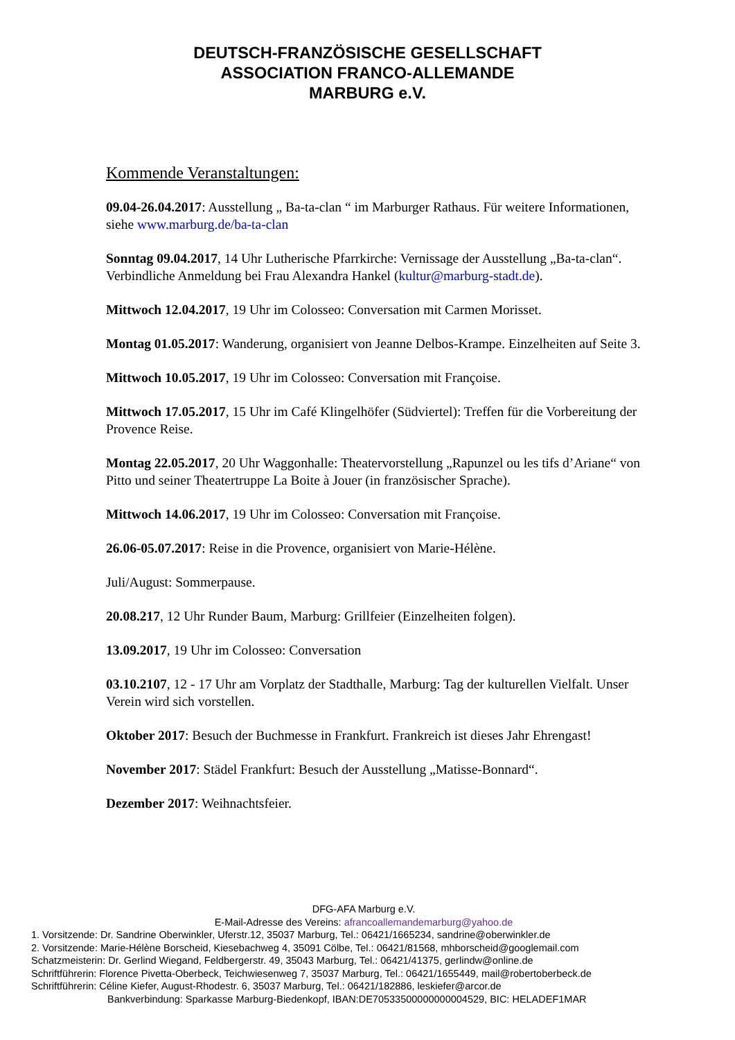DEUTSCH-FRANZÖSISCHE GESELLSCHAFT
ASSOCIATION FRANCO-ALLEMANDE
MARBURG e.V.
Kommende Veranstaltungen:
09.04-26.04.2017: Ausstellung „ Ba-ta-clan “ im Marburger Rathaus. Für weitere Informationen, siehe www.marburg.de/ba-ta-clan
Sonntag 09.04.2017, 14 Uhr Lutherische Pfarrkirche: Vernissage der Ausstellung „Ba-ta-clan“. Verbindliche Anmeldung bei Frau Alexandra Hankel (kultur@marburg-stadt.de).
Mittwoch 12.04.2017, 19 Uhr im Colosseo: Conversation mit Carmen Morisset.
Montag 01.05.2017: Wanderung, organisiert von Jeanne Delbos-Krampe. Einzelheiten auf Seite 3.
Mittwoch 10.05.2017, 19 Uhr im Colosseo: Conversation mit Françoise.
Mittwoch 17.05.2017, 15 Uhr im Café Klingelhöfer (Südviertel): Treffen für die Vorbereitung der Provence Reise.
Montag 22.05.2017, 20 Uhr Waggonhalle: Theatervorstellung „Rapunzel ou les tifs d’Ariane“ von Pitto und seiner Theatertruppe La Boite à Jouer (in französischer Sprache).
Mittwoch 14.06.2017, 19 Uhr im Colosseo: Conversation mit Françoise.
26.06-05.07.2017: Reise in die Provence, organisiert von Marie-Hélène.
Juli/August: Sommerpause.
20.08.217, 12 Uhr Runder Baum, Marburg: Grillfeier (Einzelheiten folgen).
13.09.2017, 19 Uhr im Colosseo: Conversation
03.10.2107, 12 - 17 Uhr am Vorplatz der Stadthalle, Marburg: Tag der kulturellen Vielfalt. Unser Verein wird sich vorstellen.
Oktober 2017: Besuch der Buchmesse in Frankfurt. Frankreich ist dieses Jahr Ehrengast!
November 2017: Städel Frankfurt: Besuch der Ausstellung „Matisse-Bonnard“.
Dezember 2017: Weihnachtsfeier.
DFG-AFA Marburg e.V.
E-Mail-Adresse des Vereins: afrancoallemandemarburg@yahoo.de
1. Vorsitzende: Dr. Sandrine Oberwinkler, Uferstr.12, 35037 Marburg, Tel.: 06421/1665234, sandrine@oberwinkler.de
2. Vorsitzende: Marie-Hélène Borscheid, Kiesebachweg 4, 35091 Cölbe, Tel.: 06421/81568, mhborscheid@googlemail.com
Schatzmeisterin: Dr. Gerlind Wiegand, Feldbergerstr. 49, 35043 Marburg, Tel.: 06421/41375, gerlindw@online.de
Schriftführerin: Florence Pivetta-Oberbeck, Teichwiesenweg 7, 35037 Marburg, Tel.: 06421/1655449, mail@robertoberbeck.de
Schriftführerin: Céline Kiefer, August-Rhodestr. 6, 35037 Marburg, Tel.: 06421/182886, leskiefer@arcor.de
Bankverbindung: Sparkasse Marburg-Biedenkopf, IBAN:DE70533500000000004529, BIC: HELADEF1MAR